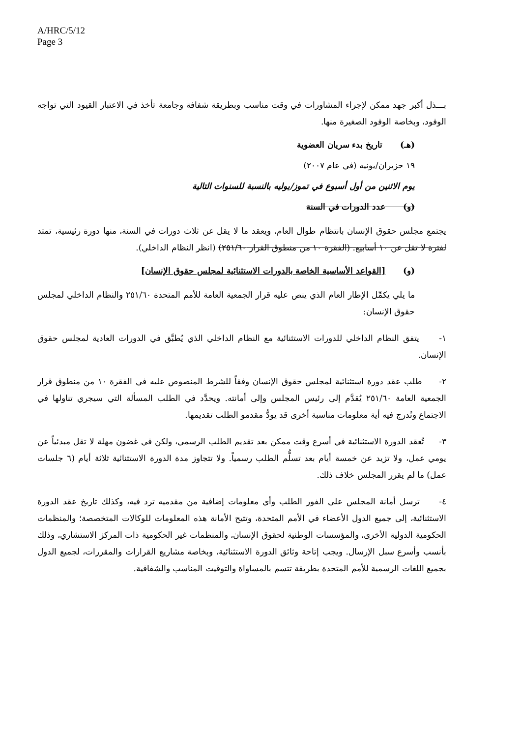A/HRC/5/12
Page 3
بـــذل أكبر جهد ممكن لإجراء المشاورات في وقت مناسب وبطريقة شفافة وجامعة تأخذ في الاعتبار القيود التي تواجه الوفود، وبخاصة الوفود الصغيرة منها.
(هـ) تاريخ بدء سريان العضوية
١٩ حزيران/يونيه (في عام ٢٠٠٧)
يوم الاثنين من أول أسبوع في تموز/يوليه بالنسبة للسنوات التالية
(و) عدد الدورات في السنة
يجتمع مجلس حقوق الإنسان بانتظام طوال العام، ويعقد ما لا يقل عن ثلاث دورات في السنة، منها دورة رئيسية، تمتد لفترة لا تقل عن ١٠ أسابيع. (الفقرة ١٠ من منطوق القرار ٢٥١/٦٠) (انظر النظام الداخلي).
(و) [القواعد الأساسية الخاصة بالدورات الاستثنائية لمجلس حقوق الإنسان]
ما يلي يكمِّل الإطار العام الذي ينص عليه قرار الجمعية العامة للأمم المتحدة ٢٥١/٦٠ والنظام الداخلي لمجلس حقوق الإنسان:
١- يتفق النظام الداخلي للدورات الاستثنائية مع النظام الداخلي الذي يُطبَّق في الدورات العادية لمجلس حقوق الإنسان.
٢- طلب عقد دورة استثنائية لمجلس حقوق الإنسان وفقاً للشرط المنصوص عليه في الفقرة ١٠ من منطوق قرار الجمعية العامة ٢٥١/٦٠ يُقدَّم إلى رئيس المجلس وإلى أمانته. ويحدَّد في الطلب المسألة التي سيجري تناولها في الاجتماع وتُدرج فيه أية معلومات مناسبة أخرى قد يودُّ مقدمو الطلب تقديمها.
٣- تُعقد الدورة الاستثنائية في أسرع وقت ممكن بعد تقديم الطلب الرسمي، ولكن في غضون مهلة لا تقل مبدئياً عن يومي عمل، ولا تزيد عن خمسة أيام بعد تسلُّم الطلب رسمياً. ولا تتجاوز مدة الدورة الاستثنائية ثلاثة أيام (٦ جلسات عمل) ما لم يقرر المجلس خلاف ذلك.
٤- ترسل أمانة المجلس على الفور الطلب وأي معلومات إضافية من مقدميه ترد فيه، وكذلك تاريخ عقد الدورة الاستثنائية، إلى جميع الدول الأعضاء في الأمم المتحدة، وتتيح الأمانة هذه المعلومات للوكالات المتخصصة؛ والمنظمات الحكومية الدولية الأخرى، والمؤسسات الوطنية لحقوق الإنسان، والمنظمات غير الحكومية ذات المركز الاستشاري، وذلك بأنسب وأسرع سبل الإرسال. ويجب إتاحة وثائق الدورة الاستثنائية، وبخاصة مشاريع القرارات والمقررات، لجميع الدول بجميع اللغات الرسمية للأمم المتحدة بطريقة تتسم بالمساواة والتوقيت المناسب والشفافية.